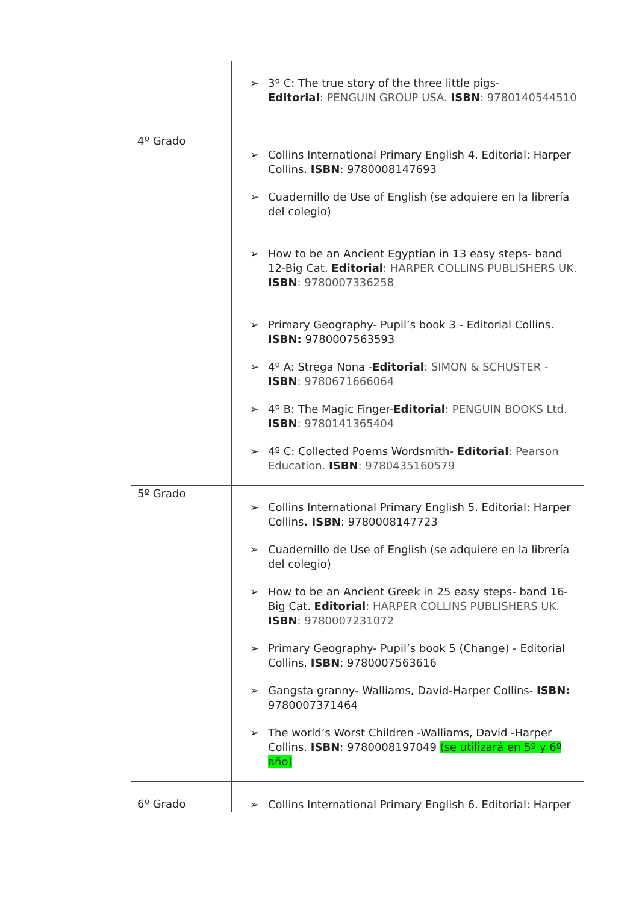| | ➢ 3º C: The true story of the three little pigs- Editorial : PENGUIN GROUP USA. ISBN : 9780140544510 |
| 4º Grado | ➢ Collins International Primary English 4. Editorial: Harper Collins. ISBN : 9780008147693 ➢ Cuadernillo de Use of English (se adquiere en la librería del colegio) ➢ How to be an Ancient Egyptian in 13 easy steps- band 12-Big Cat. Editorial : HARPER COLLINS PUBLISHERS UK. ISBN : 9780007336258 ➢ Primary Geography- Pupil’s book 3 - Editorial Collins. ISBN: 9780007563593 ➢ 4º A: Strega Nona - Editorial : SIMON & SCHUSTER - ISBN : 9780671666064 ➢ 4º B: The Magic Finger- Editorial : PENGUIN BOOKS Ltd. ISBN : 9780141365404 ➢ 4º C: Collected Poems Wordsmith- Editorial : Pearson Education. ISBN : 9780435160579 |
| 5º Grado | ➢ Collins International Primary English 5. Editorial: Harper Collins . ISBN : 9780008147723 ➢ Cuadernillo de Use of English (se adquiere en la librería del colegio) ➢ How to be an Ancient Greek in 25 easy steps- band 16-Big Cat. Editorial : HARPER COLLINS PUBLISHERS UK. ISBN : 9780007231072 ➢ Primary Geography- Pupil’s book 5 (Change) - Editorial Collins. ISBN : 9780007563616 ➢ Gangsta granny- Walliams, David-Harper Collins- ISBN: 9780007371464 ➢ The world’s Worst Children -Walliams, David -Harper Collins. ISBN : 9780008197049 (se utilizará en 5º y 6º año) |
| 6º Grado | ➢ Collins International Primary English 6. Editorial: Harper |